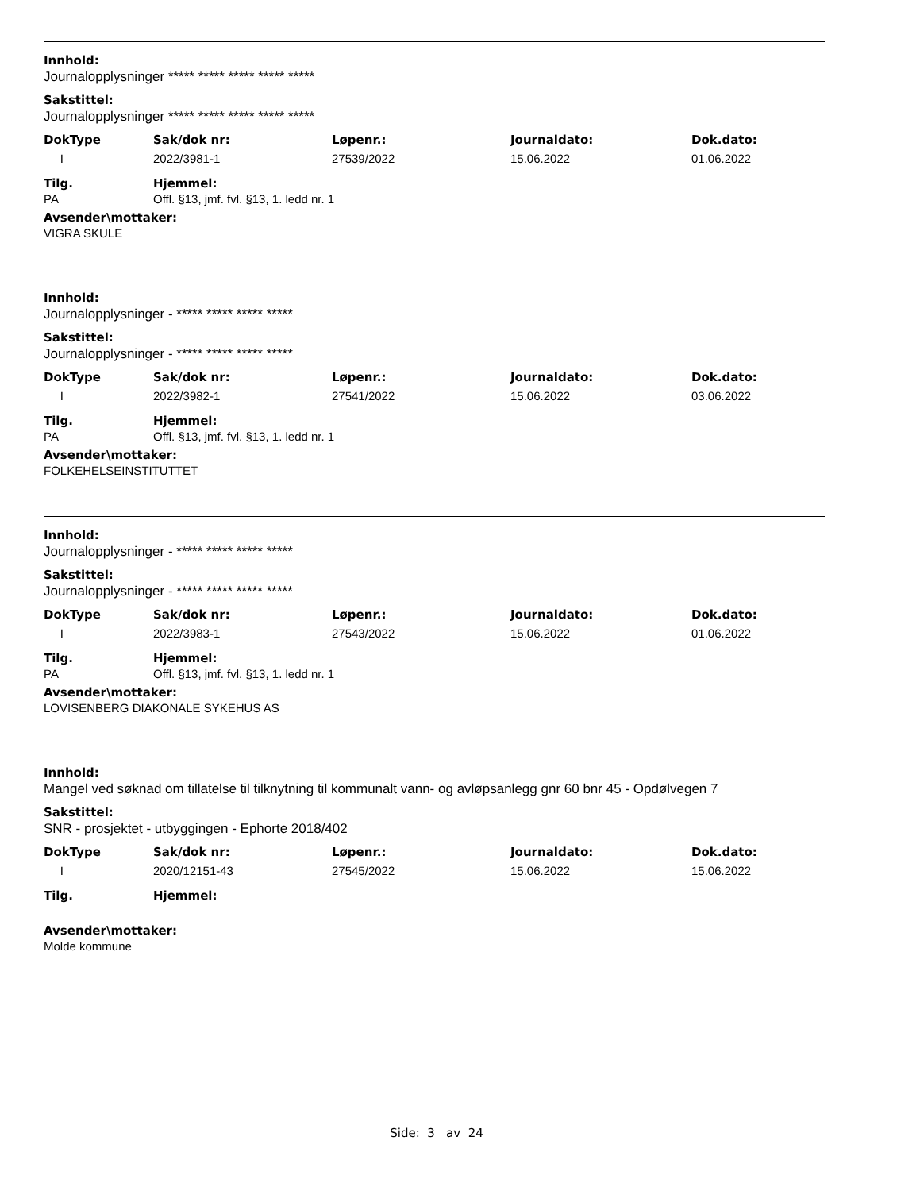Innhold:
Journalopplysninger ***** ***** ***** ***** *****
Sakstittel:
Journalopplysninger ***** ***** ***** ***** *****
| DokType | Sak/dok nr: | Løpenr.: | Journaldato: | Dok.dato: |
| --- | --- | --- | --- | --- |
| I | 2022/3981-1 | 27539/2022 | 15.06.2022 | 01.06.2022 |
| Tilg. | Hjemmel: |
| --- | --- |
| PA | Offl. §13, jmf. fvl. §13, 1. ledd nr. 1 |
Avsender\mottaker:
VIGRA SKULE
Innhold:
Journalopplysninger - ***** ***** ***** *****
Sakstittel:
Journalopplysninger - ***** ***** ***** *****
| DokType | Sak/dok nr: | Løpenr.: | Journaldato: | Dok.dato: |
| --- | --- | --- | --- | --- |
| I | 2022/3982-1 | 27541/2022 | 15.06.2022 | 03.06.2022 |
| Tilg. | Hjemmel: |
| --- | --- |
| PA | Offl. §13, jmf. fvl. §13, 1. ledd nr. 1 |
Avsender\mottaker:
FOLKEHELSEINSTITUTTET
Innhold:
Journalopplysninger - ***** ***** ***** *****
Sakstittel:
Journalopplysninger - ***** ***** ***** *****
| DokType | Sak/dok nr: | Løpenr.: | Journaldato: | Dok.dato: |
| --- | --- | --- | --- | --- |
| I | 2022/3983-1 | 27543/2022 | 15.06.2022 | 01.06.2022 |
| Tilg. | Hjemmel: |
| --- | --- |
| PA | Offl. §13, jmf. fvl. §13, 1. ledd nr. 1 |
Avsender\mottaker:
LOVISENBERG DIAKONALE SYKEHUS AS
Innhold:
Mangel ved søknad om tillatelse til tilknytning til kommunalt vann- og avløpsanlegg gnr 60 bnr 45 - Opdølvegen 7
Sakstittel:
SNR - prosjektet - utbyggingen - Ephorte 2018/402
| DokType | Sak/dok nr: | Løpenr.: | Journaldato: | Dok.dato: |
| --- | --- | --- | --- | --- |
| I | 2020/12151-43 | 27545/2022 | 15.06.2022 | 15.06.2022 |
| Tilg. | Hjemmel: |
| --- | --- |
Avsender\mottaker:
Molde kommune
Side: 3 av 24